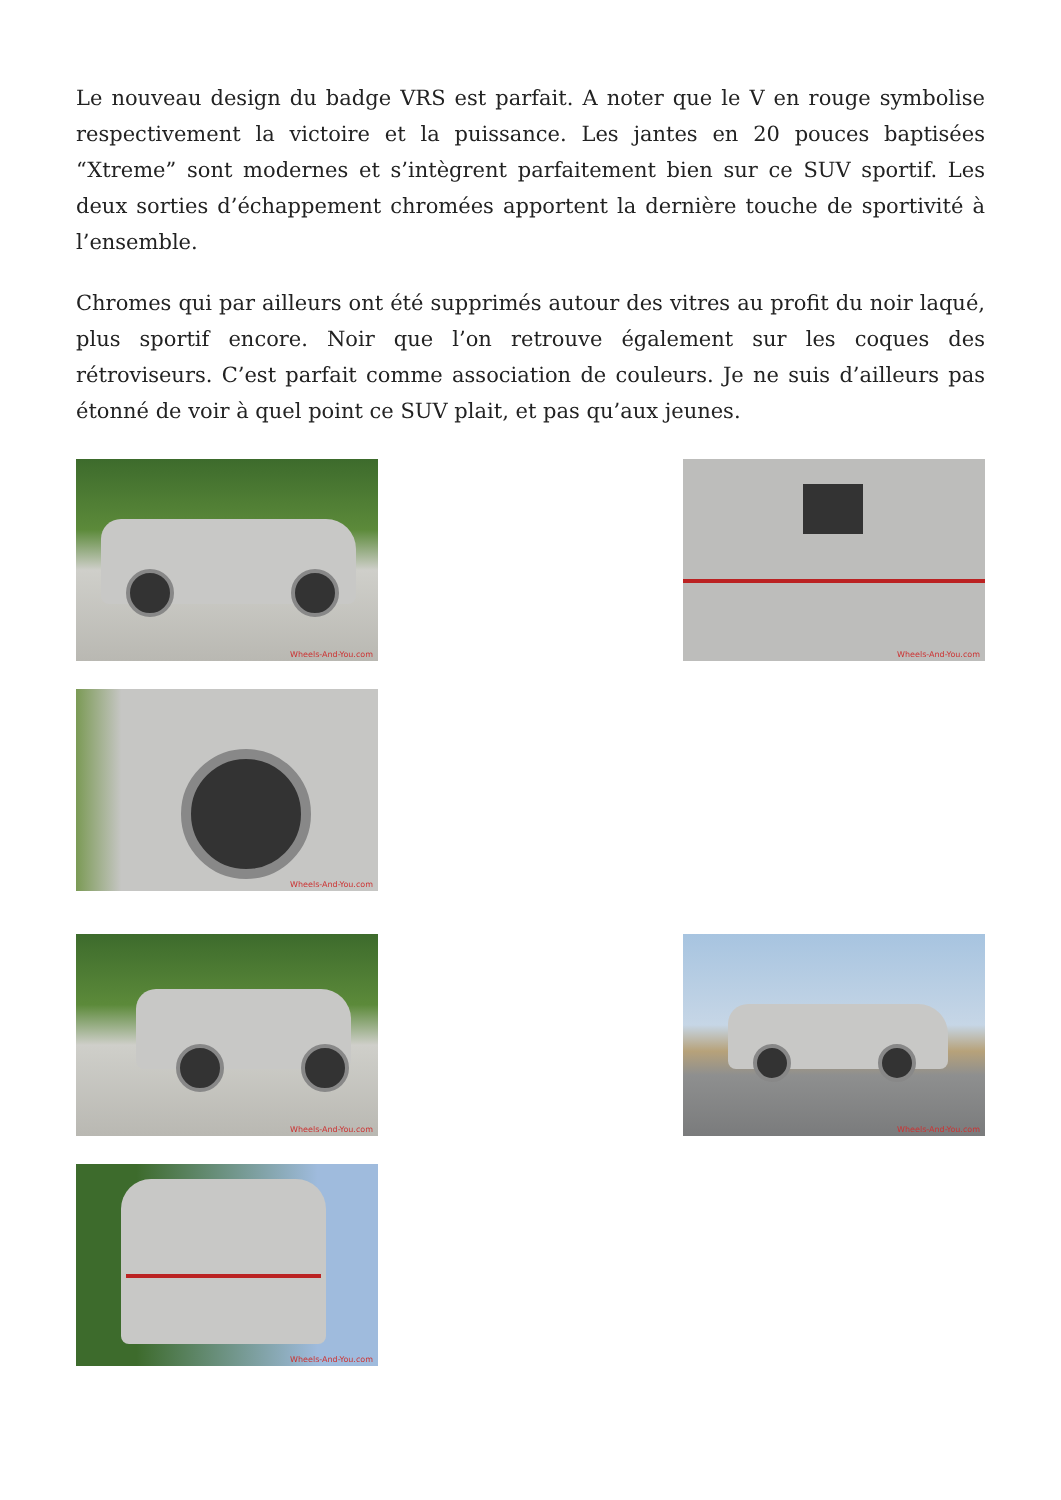Le nouveau design du badge VRS est parfait. A noter que le V en rouge symbolise respectivement la victoire et la puissance. Les jantes en 20 pouces baptisées “Xtreme” sont modernes et s’intègrent parfaitement bien sur ce SUV sportif. Les deux sorties d’échappement chromées apportent la dernière touche de sportivité à l’ensemble.
Chromes qui par ailleurs ont été supprimés autour des vitres au profit du noir laqué, plus sportif encore. Noir que l’on retrouve également sur les coques des rétroviseurs. C’est parfait comme association de couleurs. Je ne suis d’ailleurs pas étonné de voir à quel point ce SUV plait, et pas qu’aux jeunes.
Wheels-And-You.com
Wheels-And-You.com
Wheels-And-You.com
Wheels-And-You.com
Wheels-And-You.com
Wheels-And-You.com